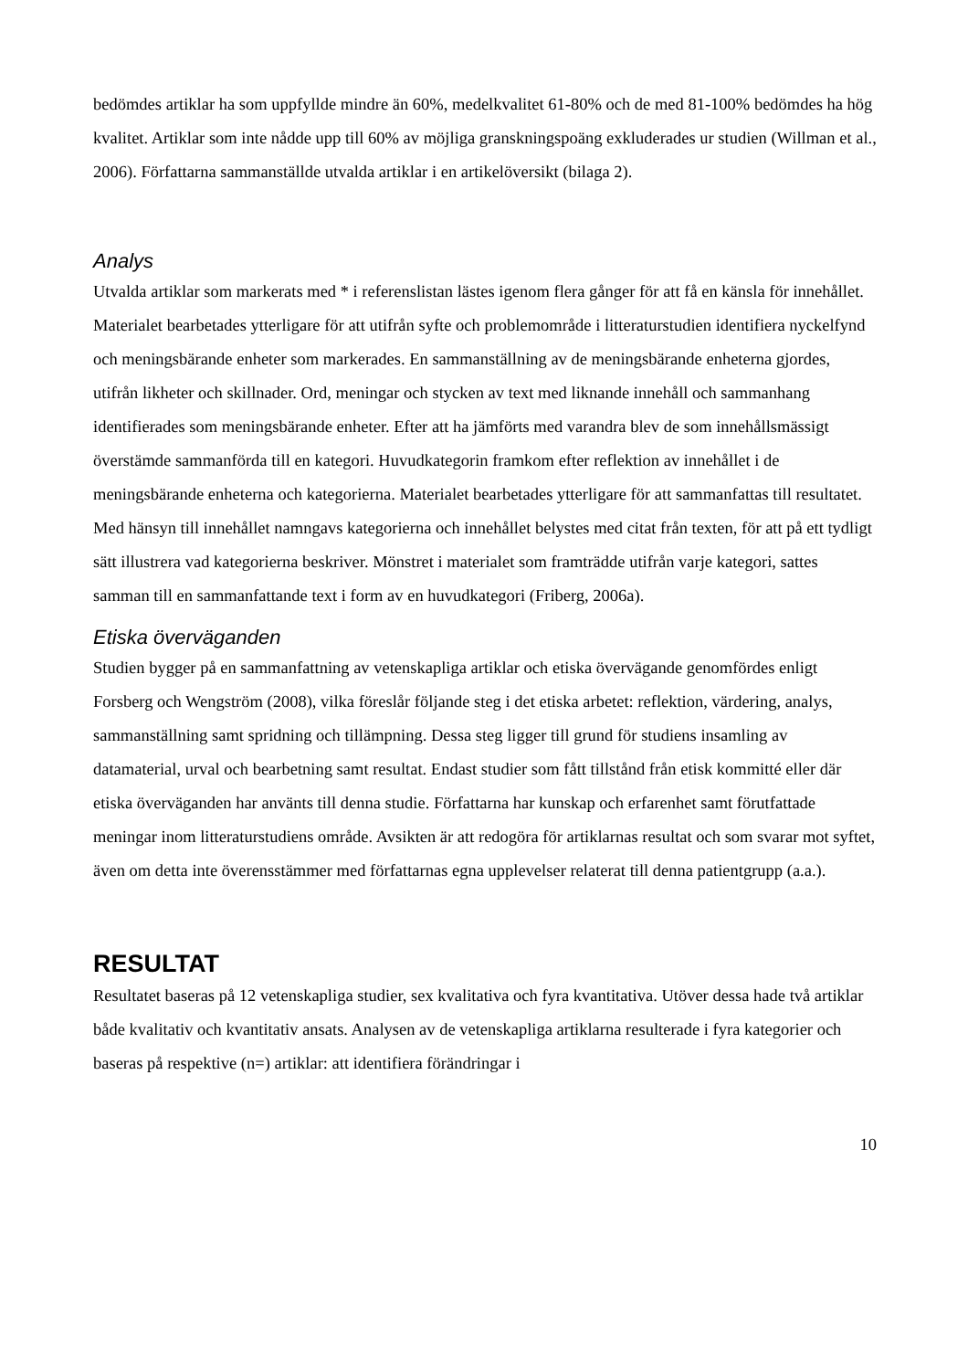bedömdes artiklar ha som uppfyllde mindre än 60%, medelkvalitet 61-80% och de med 81-100% bedömdes ha hög kvalitet. Artiklar som inte nådde upp till 60% av möjliga granskningspoäng exkluderades ur studien (Willman et al., 2006). Författarna sammanställde utvalda artiklar i en artikelöversikt (bilaga 2).
Analys
Utvalda artiklar som markerats med * i referenslistan lästes igenom flera gånger för att få en känsla för innehållet. Materialet bearbetades ytterligare för att utifrån syfte och problemområde i litteraturstudien identifiera nyckelfynd och meningsbärande enheter som markerades. En sammanställning av de meningsbärande enheterna gjordes, utifrån likheter och skillnader. Ord, meningar och stycken av text med liknande innehåll och sammanhang identifierades som meningsbärande enheter. Efter att ha jämförts med varandra blev de som innehållsmässigt överstämde sammanförda till en kategori. Huvudkategorin framkom efter reflektion av innehållet i de meningsbärande enheterna och kategorierna. Materialet bearbetades ytterligare för att sammanfattas till resultatet. Med hänsyn till innehållet namngavs kategorierna och innehållet belystes med citat från texten, för att på ett tydligt sätt illustrera vad kategorierna beskriver. Mönstret i materialet som framträdde utifrån varje kategori, sattes samman till en sammanfattande text i form av en huvudkategori (Friberg, 2006a).
Etiska överväganden
Studien bygger på en sammanfattning av vetenskapliga artiklar och etiska övervägande genomfördes enligt Forsberg och Wengström (2008), vilka föreslår följande steg i det etiska arbetet: reflektion, värdering, analys, sammanställning samt spridning och tillämpning. Dessa steg ligger till grund för studiens insamling av datamaterial, urval och bearbetning samt resultat. Endast studier som fått tillstånd från etisk kommitté eller där etiska överväganden har använts till denna studie. Författarna har kunskap och erfarenhet samt förutfattade meningar inom litteraturstudiens område. Avsikten är att redogöra för artiklarnas resultat och som svarar mot syftet, även om detta inte överensstämmer med författarnas egna upplevelser relaterat till denna patientgrupp (a.a.).
RESULTAT
Resultatet baseras på 12 vetenskapliga studier, sex kvalitativa och fyra kvantitativa. Utöver dessa hade två artiklar både kvalitativ och kvantitativ ansats. Analysen av de vetenskapliga artiklarna resulterade i fyra kategorier och baseras på respektive (n=) artiklar: att identifiera förändringar i
10